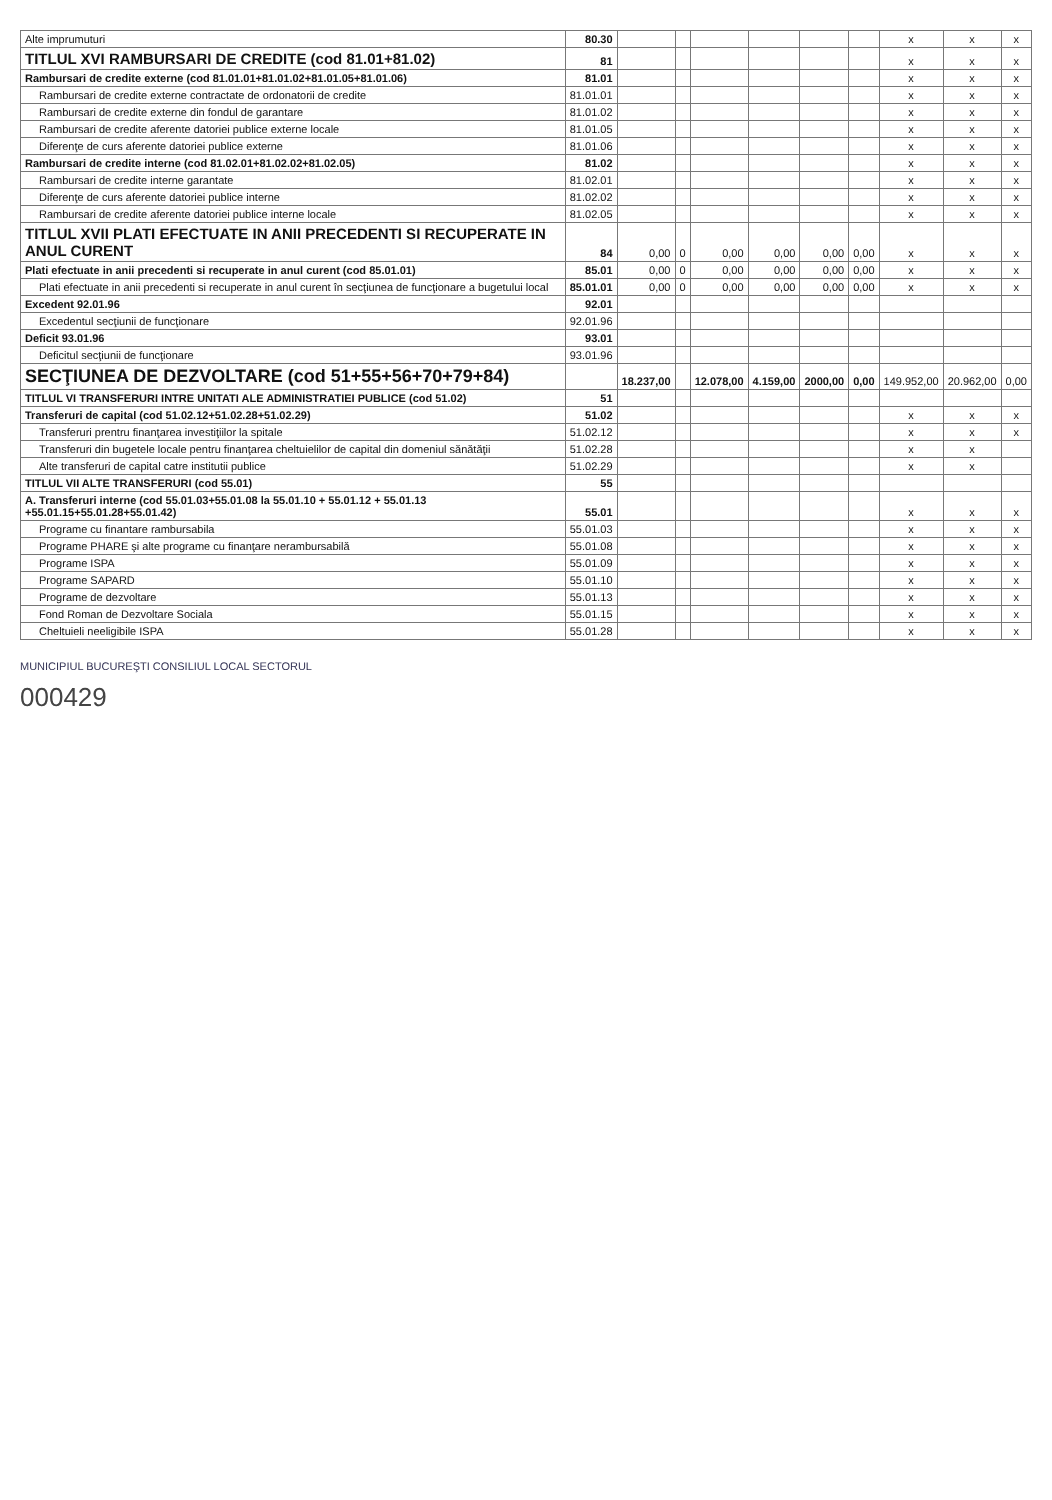| Alte imprumuturi | 80.30 | | | | | | | x | x | x |
| TITLUL XVI RAMBURSARI DE CREDITE (cod 81.01+81.02) | 81 | | | | | | | x | x | x |
| Rambursari de credite externe (cod 81.01.01+81.01.02+81.01.05+81.01.06) | 81.01 | | | | | | | x | x | x |
| Rambursari de credite externe contractate de ordonatorii de credite | 81.01.01 | | | | | | | x | x | x |
| Rambursari de credite externe din fondul de garantare | 81.01.02 | | | | | | | x | x | x |
| Rambursari de credite aferente datoriei publice externe locale | 81.01.05 | | | | | | | x | x | x |
| Diferenţe de curs aferente datoriei publice externe | 81.01.06 | | | | | | | x | x | x |
| Rambursari de credite interne (cod 81.02.01+81.02.02+81.02.05) | 81.02 | | | | | | | x | x | x |
| Rambursari de credite interne garantate | 81.02.01 | | | | | | | x | x | x |
| Diferenţe de curs aferente datoriei publice interne | 81.02.02 | | | | | | | x | x | x |
| Rambursari de credite aferente datoriei publice interne locale | 81.02.05 | | | | | | | x | x | x |
| TITLUL XVII PLATI EFECTUATE IN ANII PRECEDENTI SI RECUPERATE IN ANUL CURENT | 84 | 0,00 | 0 | 0,00 | 0,00 | 0,00 | 0,00 | x | x | x |
| Plati efectuate in anii precedenti si recuperate in anul curent (cod 85.01.01) | 85.01 | 0,00 | 0 | 0,00 | 0,00 | 0,00 | 0,00 | x | x | x |
| Plati efectuate in anii precedenti si recuperate in anul curent în secţiunea de funcţionare a bugetului local | 85.01.01 | 0,00 | 0 | 0,00 | 0,00 | 0,00 | 0,00 | x | x | x |
| Excedent 92.01.96 | 92.01 | | | | | | | | | |
| Excedentul secţiunii de funcţionare | 92.01.96 | | | | | | | | | |
| Deficit 93.01.96 | 93.01 | | | | | | | | | |
| Deficitul secţiunii de funcţionare | 93.01.96 | | | | | | | | | |
| SECŢIUNEA DE DEZVOLTARE (cod 51+55+56+70+79+84) | | 18.237,00 | | 12.078,00 | 4.159,00 | 2000,00 | 0,00 | 149.952,00 | 20.962,00 | 0,00 |
| TITLUL VI TRANSFERURI INTRE UNITATI ALE ADMINISTRATIEI PUBLICE (cod 51.02) | 51 | | | | | | | | | |
| Transferuri de capital (cod 51.02.12+51.02.28+51.02.29) | 51.02 | | | | | | | x | x | x |
| Transferuri prentru finanţarea investiţiilor la spitale | 51.02.12 | | | | | | | x | x | x |
| Transferuri din bugetele locale pentru finanţarea cheltuielilor de capital din domeniul sănătăţii | 51.02.28 | | | | | | | x | x | |
| Alte transferuri de capital catre institutii publice | 51.02.29 | | | | | | | x | x | |
| TITLUL VII ALTE TRANSFERURI (cod 55.01) | 55 | | | | | | | | | |
| A. Transferuri interne (cod 55.01.03+55.01.08 la 55.01.10 + 55.01.12 + 55.01.13 +55.01.15+55.01.28+55.01.42) | 55.01 | | | | | | | x | x | x |
| Programe cu finantare rambursabila | 55.01.03 | | | | | | | x | x | x |
| Programe PHARE şi alte programe cu finanţare nerambursabilă | 55.01.08 | | | | | | | x | x | x |
| Programe ISPA | 55.01.09 | | | | | | | x | x | x |
| Programe SAPARD | 55.01.10 | | | | | | | x | x | x |
| Programe de dezvoltare | 55.01.13 | | | | | | | x | x | x |
| Fond Roman de Dezvoltare Sociala | 55.01.15 | | | | | | | x | x | x |
| Cheltuieli neeligibile ISPA | 55.01.28 | | | | | | | x | x | x |
MUNICIPIUL BUCUREŞTI CONSILIUL LOCAL SECTORUL
000429